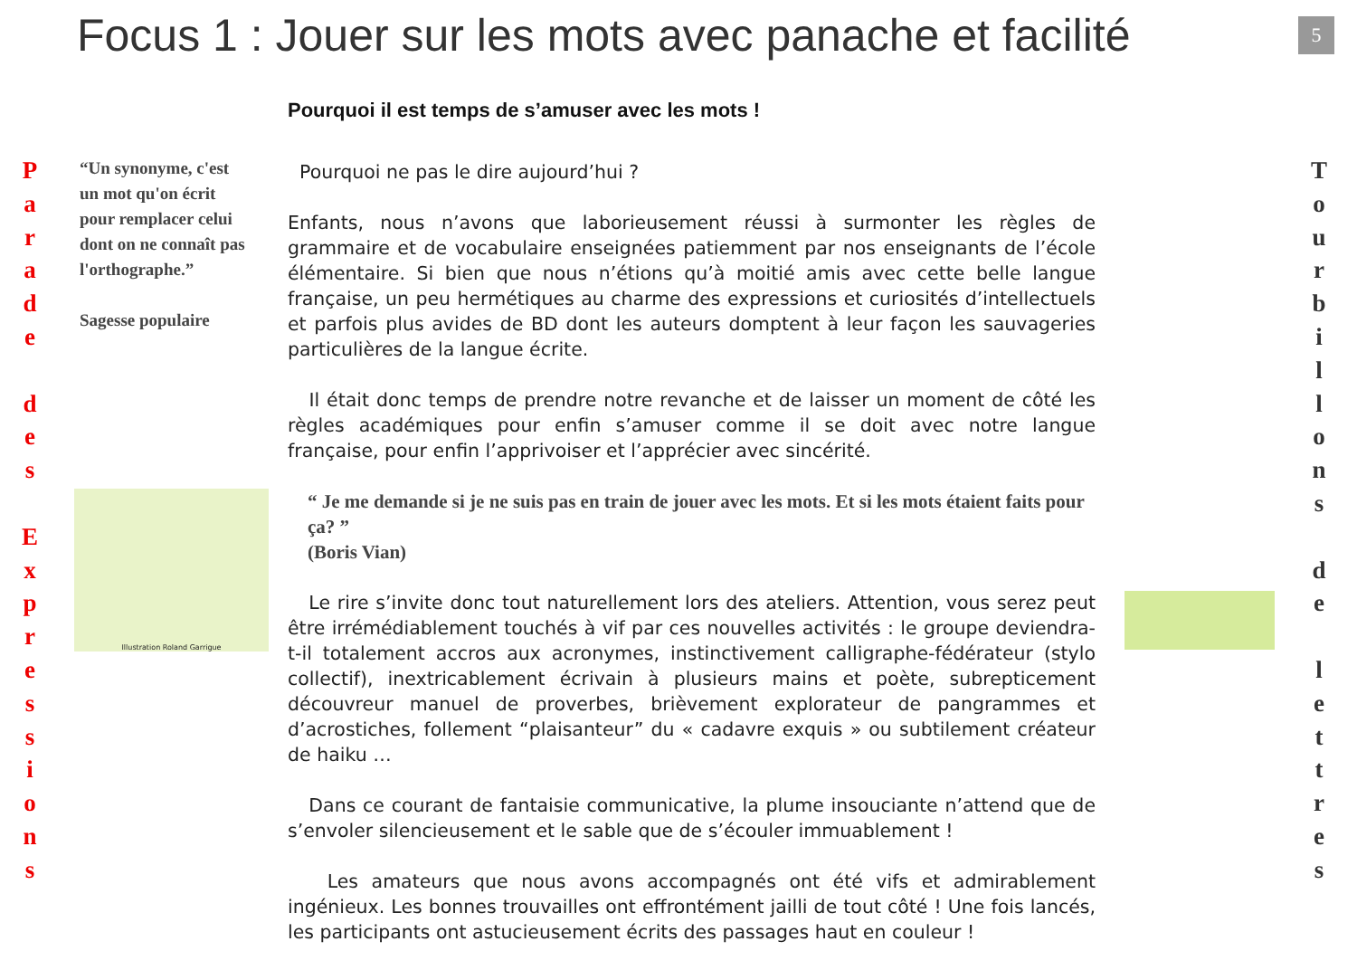Focus 1 : Jouer sur les mots avec panache et facilité
5
P
a
r
a
d
e
d
e
s
E
x
p
r
e
s
s
i
o
n
s
“Un synonyme, c'est un mot qu'on écrit pour remplacer celui dont on ne connaît pas l'orthographe.”
Sagesse populaire
Illustration Roland Garrigue
Pourquoi il est temps de s’amuser avec les mots !
Pourquoi ne pas le dire aujourd’hui ?
Enfants, nous n’avons que laborieusement réussi à surmonter les règles de grammaire et de vocabulaire enseignées patiemment par nos enseignants de l’école élémentaire. Si bien que nous n’étions qu’à moitié amis avec cette belle langue française, un peu hermétiques au charme des expressions et curiosités d’intellectuels et parfois plus avides de BD dont les auteurs domptent à leur façon les sauvageries particulières de la langue écrite.
Il était donc temps de prendre notre revanche et de laisser un moment de côté les règles académiques pour enfin s’amuser comme il se doit avec notre langue française, pour enfin l’apprivoiser et l’apprécier avec sincérité.
“ Je me demande si je ne suis pas en train de jouer avec les mots. Et si les mots étaient faits pour ça? ”
(Boris Vian)
Le rire s’invite donc tout naturellement lors des ateliers. Attention, vous serez peut être irrémédiablement touchés à vif par ces nouvelles activités : le groupe deviendra-t-il totalement accros aux acronymes, instinctivement calligraphe-fédérateur (stylo collectif), inextricablement écrivain à plusieurs mains et poète, subrepticement découvreur manuel de proverbes, brièvement explorateur de pangrammes et d’acrostiches, follement “plaisanteur” du « cadavre exquis » ou subtilement créateur de haiku …
Dans ce courant de fantaisie communicative, la plume insouciante n’attend que de s’envoler silencieusement et le sable que de s’écouler immuablement !
Les amateurs que nous avons accompagnés ont été vifs et admirablement ingénieux. Les bonnes trouvailles ont effrontément jailli de tout côté ! Une fois lancés, les participants ont astucieusement écrits des passages haut en couleur !
T
o
u
r
b
i
l
l
o
n
s
d
e
l
e
t
t
r
e
s